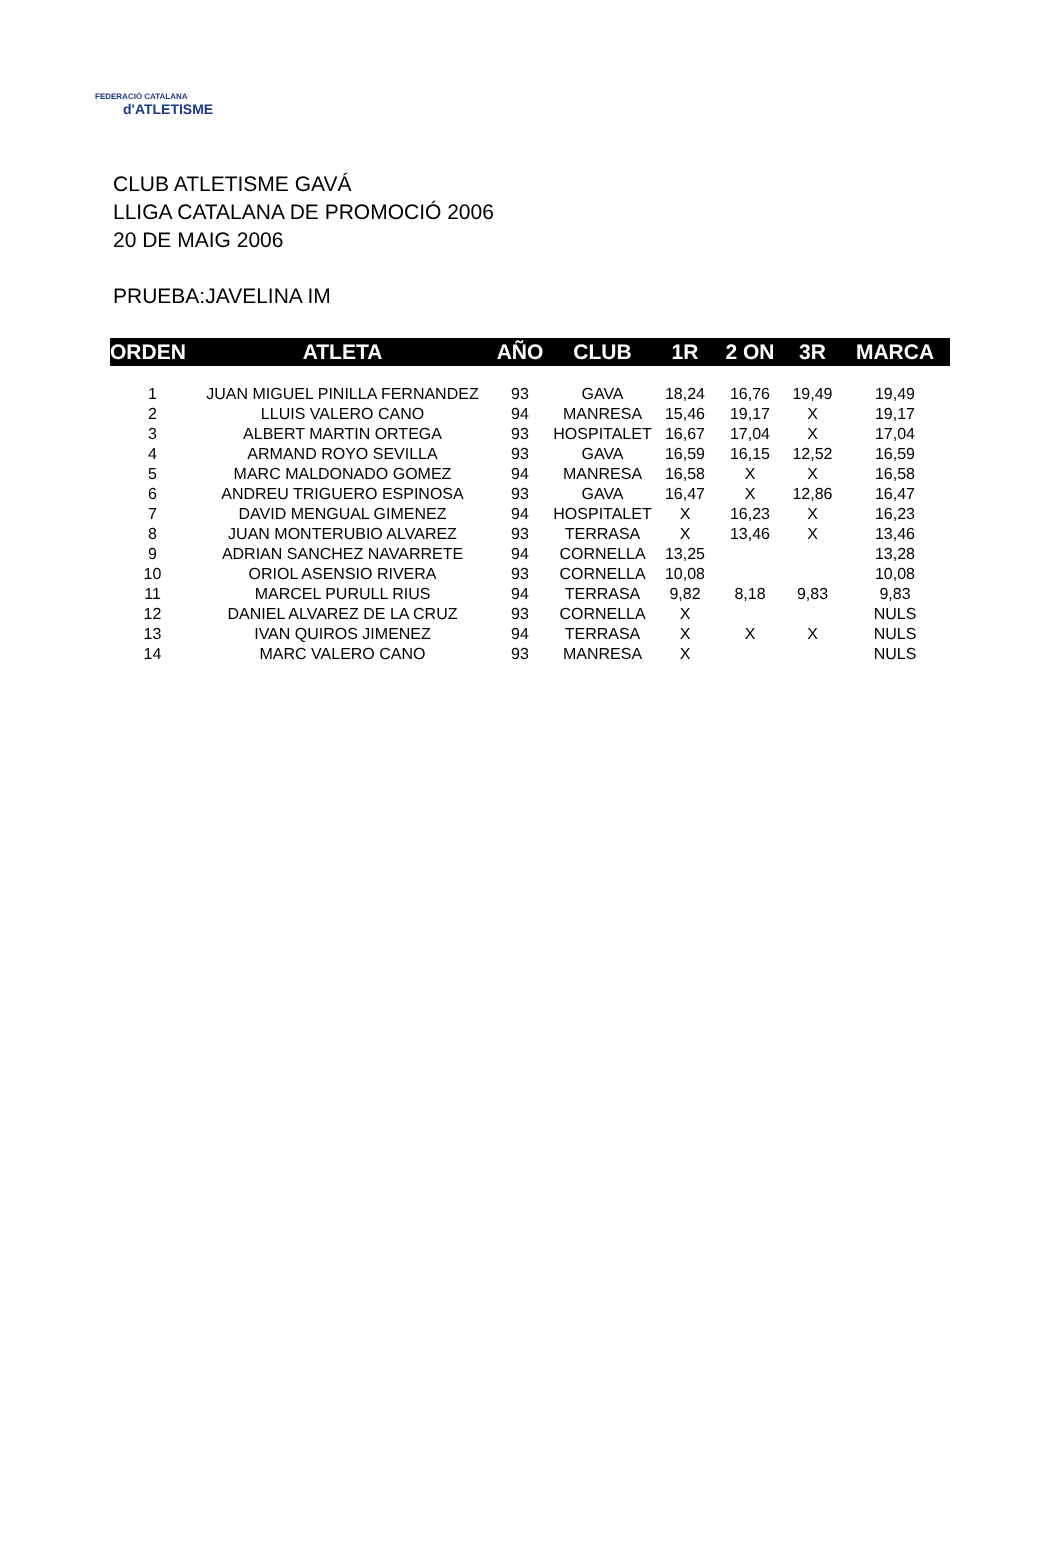FEDERACIÓ CATALANA
d'ATLETISME
CLUB ATLETISME GAVÁ
LLIGA CATALANA DE PROMOCIÓ 2006
20 DE MAIG 2006
PRUEBA:JAVELINA IM
| ORDEN | ATLETA | AÑO | CLUB | 1R | 2 ON | 3R | MARCA |
| --- | --- | --- | --- | --- | --- | --- | --- |
| 1 | JUAN MIGUEL PINILLA FERNANDEZ | 93 | GAVA | 18,24 | 16,76 | 19,49 | 19,49 |
| 2 | LLUIS VALERO CANO | 94 | MANRESA | 15,46 | 19,17 | X | 19,17 |
| 3 | ALBERT MARTIN ORTEGA | 93 | HOSPITALET | 16,67 | 17,04 | X | 17,04 |
| 4 | ARMAND ROYO SEVILLA | 93 | GAVA | 16,59 | 16,15 | 12,52 | 16,59 |
| 5 | MARC MALDONADO GOMEZ | 94 | MANRESA | 16,58 | X | X | 16,58 |
| 6 | ANDREU TRIGUERO ESPINOSA | 93 | GAVA | 16,47 | X | 12,86 | 16,47 |
| 7 | DAVID MENGUAL GIMENEZ | 94 | HOSPITALET | X | 16,23 | X | 16,23 |
| 8 | JUAN MONTERUBIO ALVAREZ | 93 | TERRASA | X | 13,46 | X | 13,46 |
| 9 | ADRIAN SANCHEZ NAVARRETE | 94 | CORNELLA | 13,25 | | | 13,28 |
| 10 | ORIOL ASENSIO RIVERA | 93 | CORNELLA | 10,08 | | | 10,08 |
| 11 | MARCEL PURULL RIUS | 94 | TERRASA | 9,82 | 8,18 | 9,83 | 9,83 |
| 12 | DANIEL ALVAREZ DE LA CRUZ | 93 | CORNELLA | X | | | NULS |
| 13 | IVAN QUIROS JIMENEZ | 94 | TERRASA | X | X | X | NULS |
| 14 | MARC VALERO CANO | 93 | MANRESA | X | | | NULS |